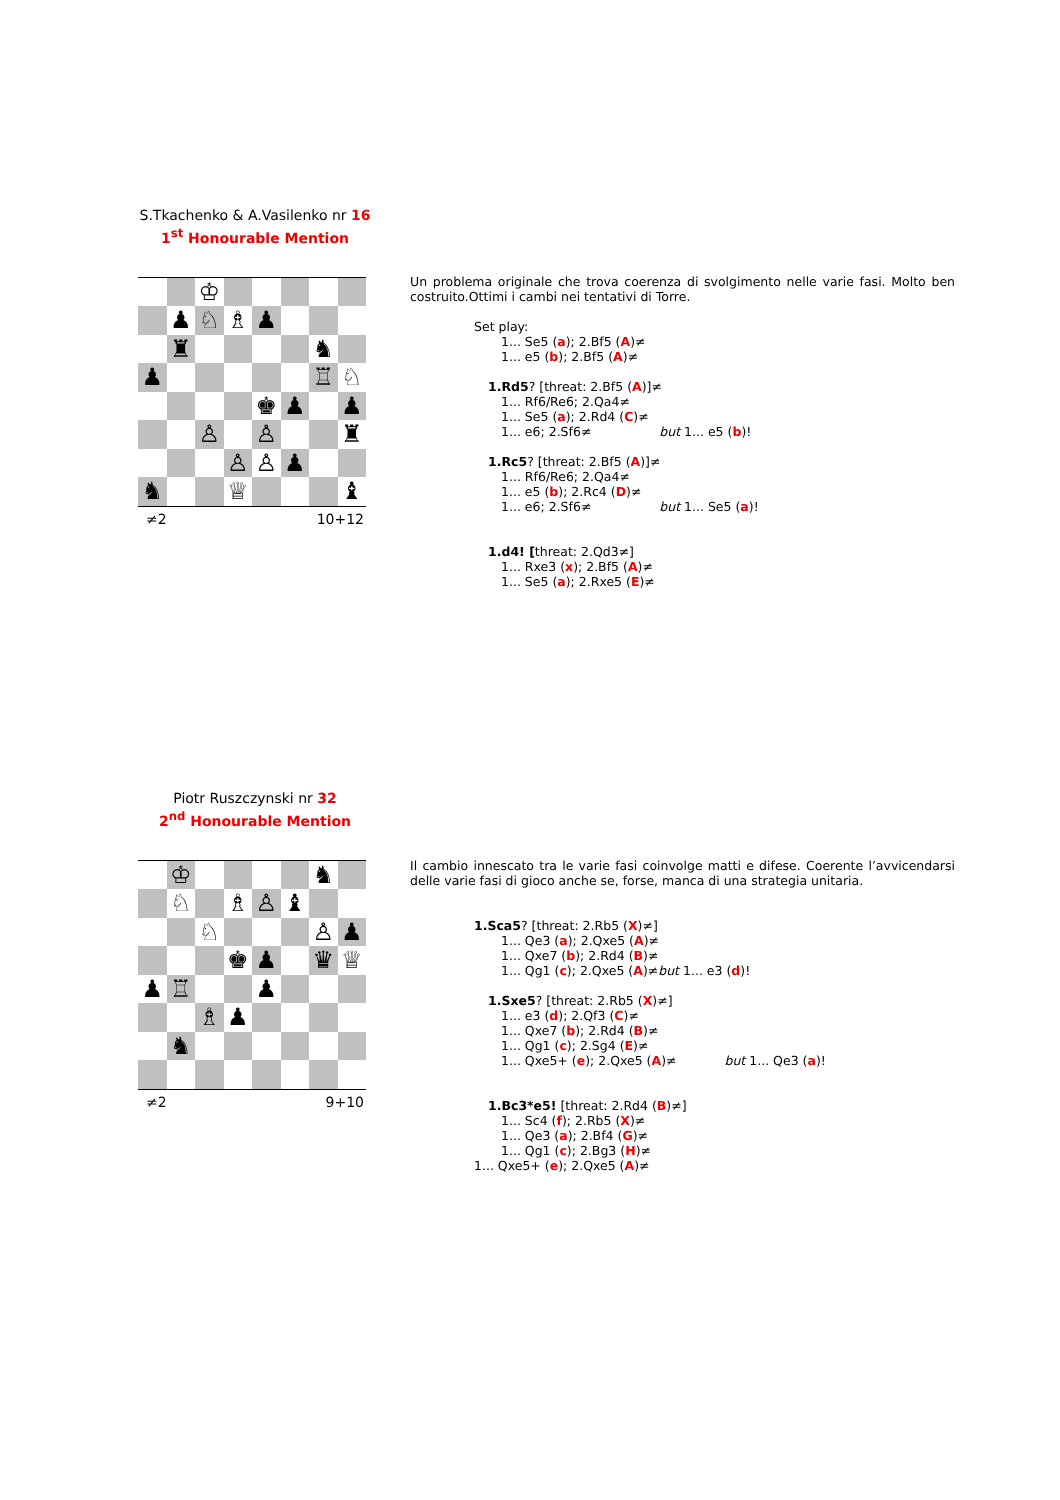S.Tkachenko & A.Vasilenko nr 16
1<sup>st</sup> Honourable Mention
| | | ♔ | | | | | |
| | ♟ | ♘ | ♗ | ♟ | | | |
| | ♜ | | | | | ♞ | |
| ♟ | | | | | | ♖ | ♘ |
| | | | | ♚ | ♟ | | ♟ |
| | | ♙ | | ♙ | | | ♜ |
| | | | ♙ | ♙ | ♟ | | |
| ♞ | | | ♕ | | | | ♝ |
≠2 10+12
Un problema originale che trova coerenza di svolgimento nelle varie fasi. Molto ben costruito.Ottimi i cambi nei tentativi di Torre.
Set play:
1... Se5 (a); 2.Bf5 (A)≠
1... e5 (b); 2.Bf5 (A)≠
1.Rd5? [threat: 2.Bf5 (A)]≠
1... Rf6/Re6; 2.Qa4≠
1... Se5 (a); 2.Rd4 (C)≠
1... e6; 2.Sf6≠ but 1... e5 (b)!
1.Rc5? [threat: 2.Bf5 (A)]≠
1... Rf6/Re6; 2.Qa4≠
1... e5 (b); 2.Rc4 (D)≠
1... e6; 2.Sf6≠ but 1... Se5 (a)!
1.d4! [threat: 2.Qd3≠]
1... Rxe3 (x); 2.Bf5 (A)≠
1... Se5 (a); 2.Rxe5 (E)≠
Piotr Ruszczynski nr 32
2<sup>nd</sup> Honourable Mention
| | ♔ | | | | | ♞ | |
| | ♘ | | ♗ | ♙ | ♝ | | |
| | | ♘ | | | | ♙ | ♟ |
| | | | ♚ | ♟ | | ♛ | ♕ |
| ♟ | ♖ | | | ♟ | | | |
| | | ♗ | ♟ | | | | |
| | ♞ | | | | | | |
≠2 9+10
Il cambio innescato tra le varie fasi coinvolge matti e difese. Coerente l’avvicendarsi delle varie fasi di gioco anche se, forse, manca di una strategia unitaria.
1.Sca5? [threat: 2.Rb5 (X)≠]
1... Qe3 (a); 2.Qxe5 (A)≠
1... Qxe7 (b); 2.Rd4 (B)≠
1... Qg1 (c); 2.Qxe5 (A)≠but 1... e3 (d)!
1.Sxe5? [threat: 2.Rb5 (X)≠]
1... e3 (d); 2.Qf3 (C)≠
1... Qxe7 (b); 2.Rd4 (B)≠
1... Qg1 (c); 2.Sg4 (E)≠
1... Qxe5+ (e); 2.Qxe5 (A)≠ but 1... Qe3 (a)!
1.Bc3*e5! [threat: 2.Rd4 (B)≠]
1... Sc4 (f); 2.Rb5 (X)≠
1... Qe3 (a); 2.Bf4 (G)≠
1... Qg1 (c); 2.Bg3 (H)≠
1... Qxe5+ (e); 2.Qxe5 (A)≠